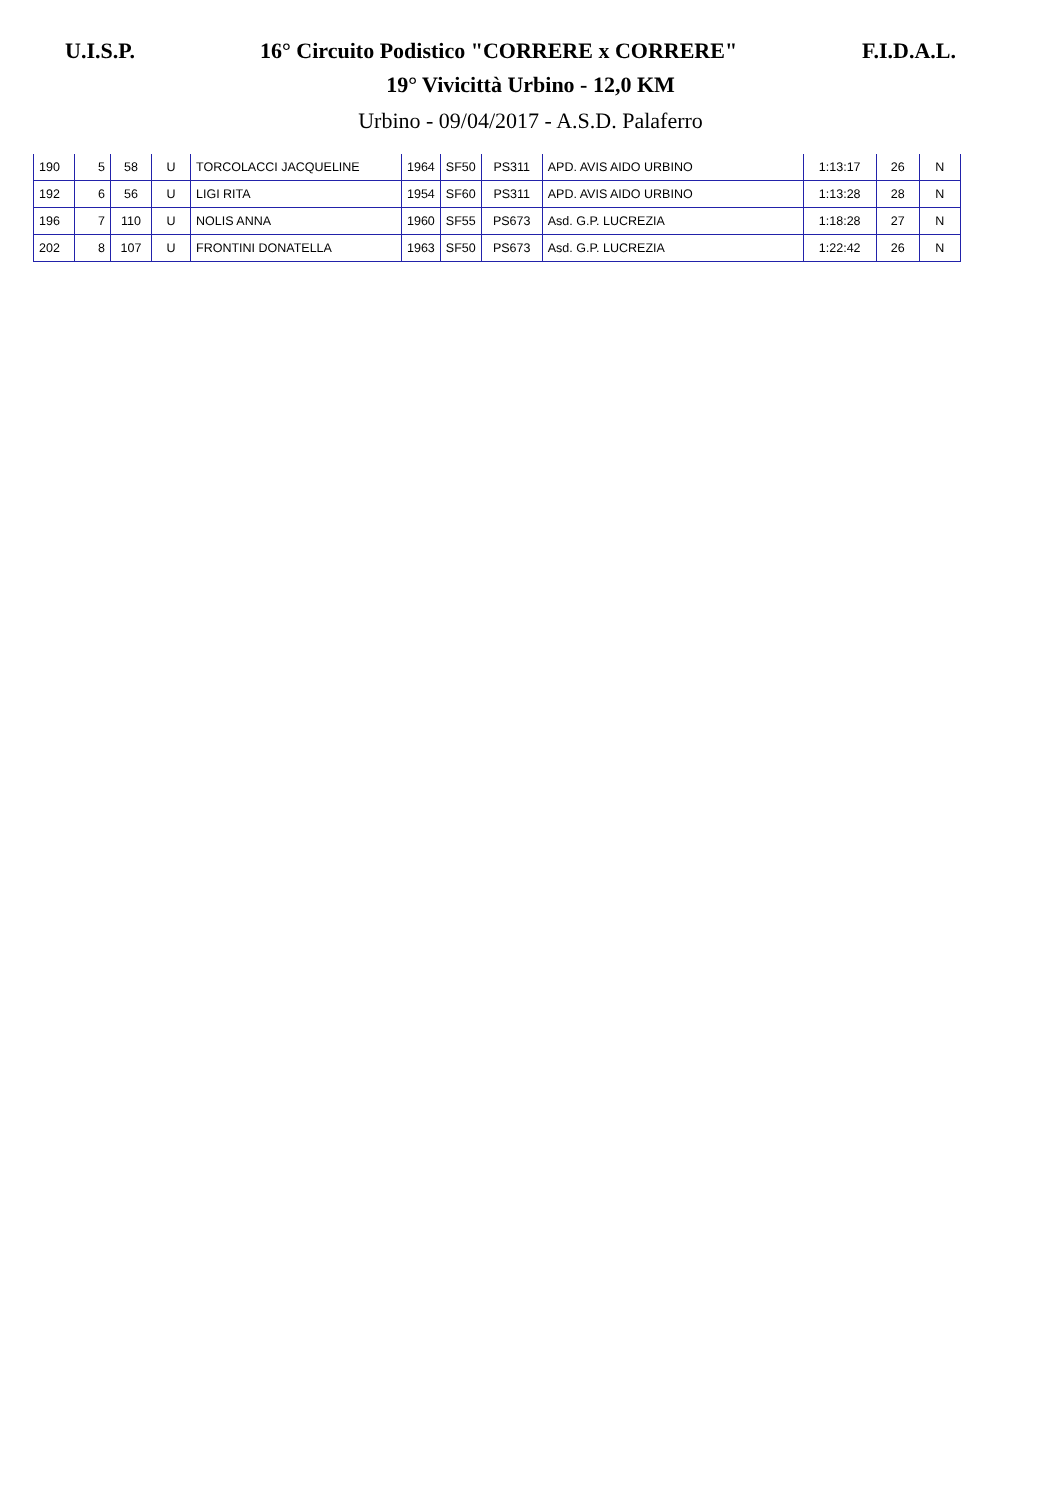U.I.S.P. 16° Circuito Podistico "CORRERE x CORRERE" F.I.D.A.L.
19° Vivicittà Urbino - 12,0 KM
Urbino - 09/04/2017 - A.S.D. Palaferro
| 190 | 5 | 58 | U | TORCOLACCI JACQUELINE | 1964 | SF50 | PS311 | APD. AVIS AIDO URBINO | 1:13:17 | 26 | N |
| 192 | 6 | 56 | U | LIGI RITA | 1954 | SF60 | PS311 | APD. AVIS AIDO URBINO | 1:13:28 | 28 | N |
| 196 | 7 | 110 | U | NOLIS ANNA | 1960 | SF55 | PS673 | Asd. G.P. LUCREZIA | 1:18:28 | 27 | N |
| 202 | 8 | 107 | U | FRONTINI DONATELLA | 1963 | SF50 | PS673 | Asd. G.P. LUCREZIA | 1:22:42 | 26 | N |